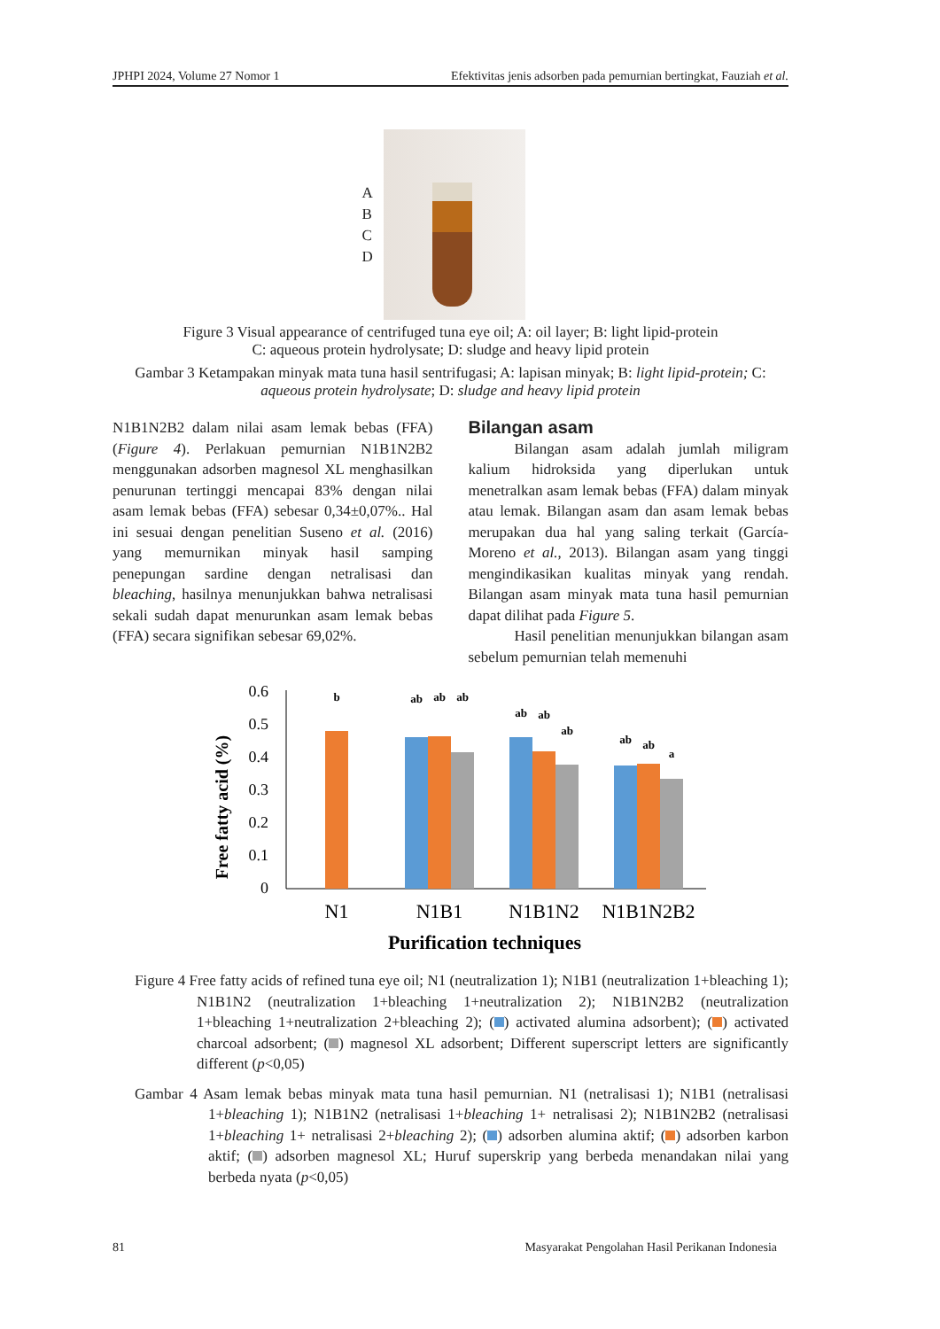JPHPI 2024, Volume 27 Nomor 1 Efektivitas jenis adsorben pada pemurnian bertingkat, Fauziah et al.
A
B
C
D
Figure 3 Visual appearance of centrifuged tuna eye oil; A: oil layer; B: light lipid-protein
C: aqueous protein hydrolysate; D: sludge and heavy lipid protein
Gambar 3 Ketampakan minyak mata tuna hasil sentrifugasi; A: lapisan minyak; B: light lipid-protein; C: aqueous protein hydrolysate; D: sludge and heavy lipid protein
N1B1N2B2 dalam nilai asam lemak bebas (FFA) (Figure 4). Perlakuan pemurnian N1B1N2B2 menggunakan adsorben magnesol XL menghasilkan penurunan tertinggi mencapai 83% dengan nilai asam lemak bebas (FFA) sebesar 0,34±0,07%.. Hal ini sesuai dengan penelitian Suseno et al. (2016) yang memurnikan minyak hasil samping penepungan sardine dengan netralisasi dan bleaching, hasilnya menunjukkan bahwa netralisasi sekali sudah dapat menurunkan asam lemak bebas (FFA) secara signifikan sebesar 69,02%.
Bilangan asam
Bilangan asam adalah jumlah miligram kalium hidroksida yang diperlukan untuk menetralkan asam lemak bebas (FFA) dalam minyak atau lemak. Bilangan asam dan asam lemak bebas merupakan dua hal yang saling terkait (García-Moreno et al., 2013). Bilangan asam yang tinggi mengindikasikan kualitas minyak yang rendah. Bilangan asam minyak mata tuna hasil pemurnian dapat dilihat pada Figure 5.
Hasil penelitian menunjukkan bilangan asam sebelum pemurnian telah memenuhi
Free fatty acid (%)
0.6
0.5
0.4
0.3
0.2
0.1
0
b
ab
ab
ab
ab
ab
ab
ab
ab
a
N1
N1B1
N1B1N2
N1B1N2B2
Purification techniques
Figure 4 Free fatty acids of refined tuna eye oil; N1 (neutralization 1); N1B1 (neutralization 1+bleaching 1); N1B1N2 (neutralization 1+bleaching 1+neutralization 2); N1B1N2B2 (neutralization 1+bleaching 1+neutralization 2+bleaching 2); ( ) activated alumina adsorbent); ( ) activated charcoal adsorbent; ( ) magnesol XL adsorbent; Different superscript letters are significantly different (p<0,05)
Gambar 4 Asam lemak bebas minyak mata tuna hasil pemurnian. N1 (netralisasi 1); N1B1 (netralisasi 1+bleaching 1); N1B1N2 (netralisasi 1+bleaching 1+ netralisasi 2); N1B1N2B2 (netralisasi 1+bleaching 1+ netralisasi 2+bleaching 2); ( ) adsorben alumina aktif; ( ) adsorben karbon aktif; ( ) adsorben magnesol XL; Huruf superskrip yang berbeda menandakan nilai yang berbeda nyata (p<0,05)
81 Masyarakat Pengolahan Hasil Perikanan Indonesia